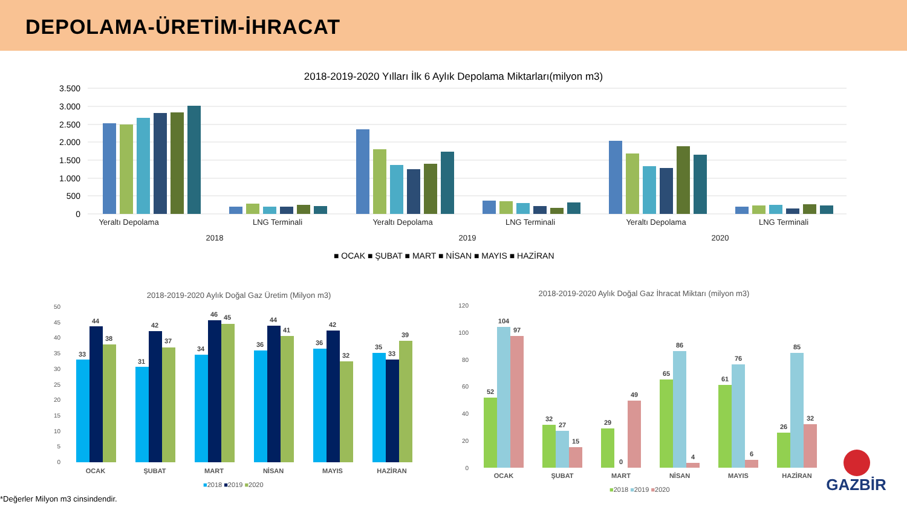DEPOLAMA-ÜRETİM-İHRACAT
2018-2019-2020 Yılları İlk 6 Aylık Depolama Miktarları(milyon m3)
3.500
3.000
2.500
2.000
1.500
1.000
500
0
Yeraltı Depolama
LNG Terminali
Yeraltı Depolama
LNG Terminali
Yeraltı Depolama
LNG Terminali
2018
2019
2020
■ OCAK ■ ŞUBAT ■ MART ■ NİSAN ■ MAYIS ■ HAZİRAN
2018-2019-2020 Aylık Doğal Gaz Üretim (Milyon m3)
50
45
40
35
30
25
20
15
10
5
0
33
44
38
31
42
37
34
46
45
36
44
41
36
42
32
35
33
39
OCAK
ŞUBAT
MART
NİSAN
MAYIS
HAZİRAN
■2018 ■2019 ■2020
2018-2019-2020 Aylık Doğal Gaz İhracat Miktarı (milyon m3)
120
100
80
60
40
20
0
52
104
97
32
27
15
29
0
49
65
86
4
61
76
6
26
85
32
OCAK
ŞUBAT
MART
NİSAN
MAYIS
HAZİRAN
■2018 ■2019 ■2020
GAZBİR
*Değerler Milyon m3 cinsindendir.